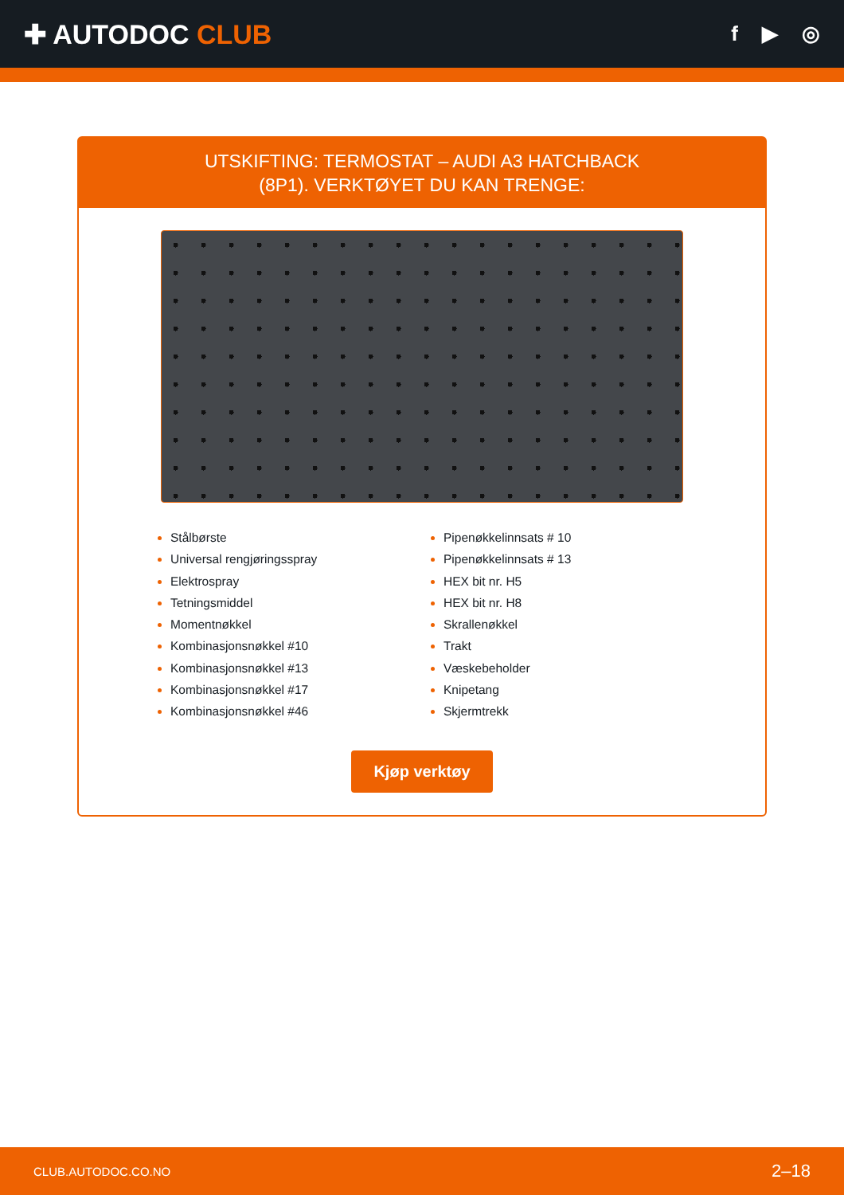✚ AUTODOC CLUB
f ▶ ◎
UTSKIFTING: TERMOSTAT – AUDI A3 HATCHBACK
(8P1). VERKTØYET DU KAN TRENGE:
Stålbørste
Universal rengjøringsspray
Elektrospray
Tetningsmiddel
Momentnøkkel
Kombinasjonsnøkkel #10
Kombinasjonsnøkkel #13
Kombinasjonsnøkkel #17
Kombinasjonsnøkkel #46
Pipenøkkelinnsats # 10
Pipenøkkelinnsats # 13
HEX bit nr. H5
HEX bit nr. H8
Skrallenøkkel
Trakt
Væskebeholder
Knipetang
Skjermtrekk
Kjøp verktøy
CLUB.AUTODOC.CO.NO 2–18